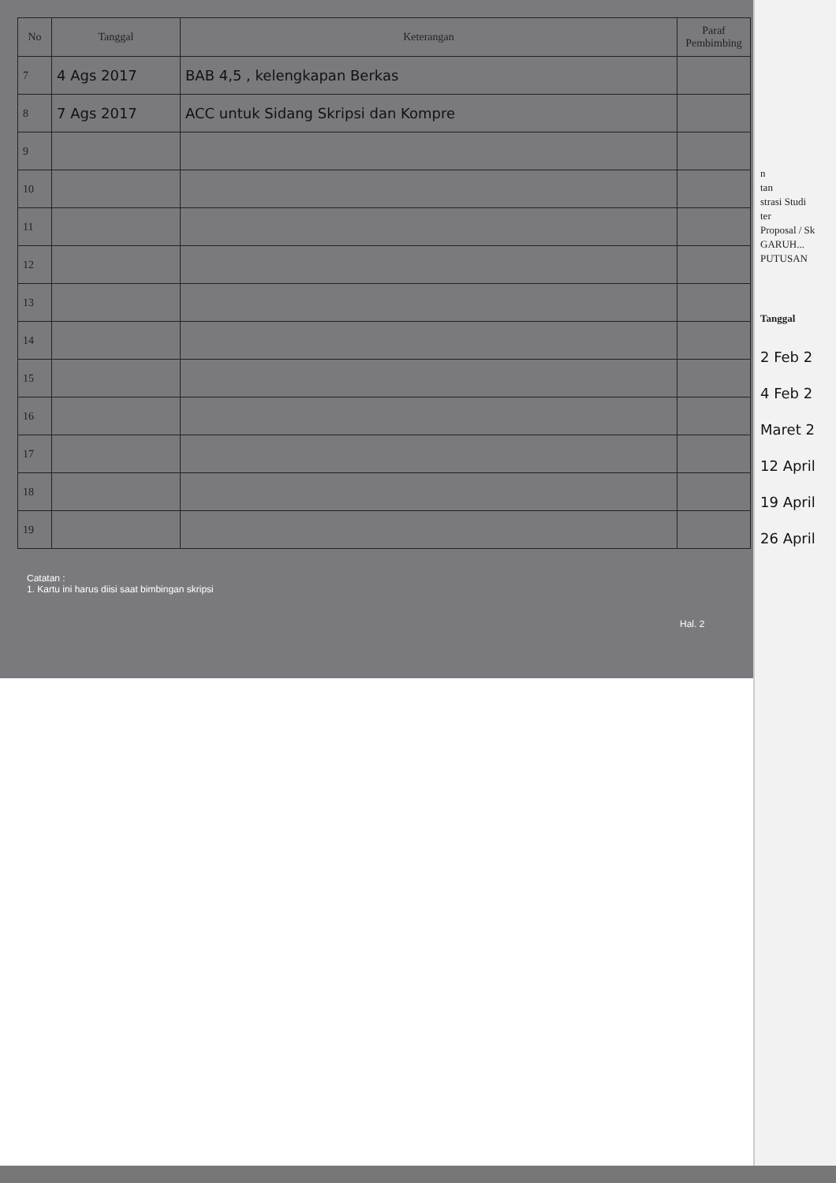| No | Tanggal | Keterangan | Paraf Pembimbing |
| --- | --- | --- | --- |
| 7 | 4 Ags 2017 | BAB 4,5 , kelengkapan Berkas | |
| 8 | 7 Ags 2017 | ACC untuk Sidang Skripsi dan Kompre | |
| 9 | | | |
| 10 | | | |
| 11 | | | |
| 12 | | | |
| 13 | | | |
| 14 | | | |
| 15 | | | |
| 16 | | | |
| 17 | | | |
| 18 | | | |
| 19 | | | |
Catatan :
1. Kartu ini harus diisi saat bimbingan skripsi
Hal. 2
n
tan
strasi Studi
ter
Proposal / Sk
GARUH...
PUTUSAN
Tanggal
2 Feb 2
4 Feb 2
Maret 2
12 April
19 April
26 April